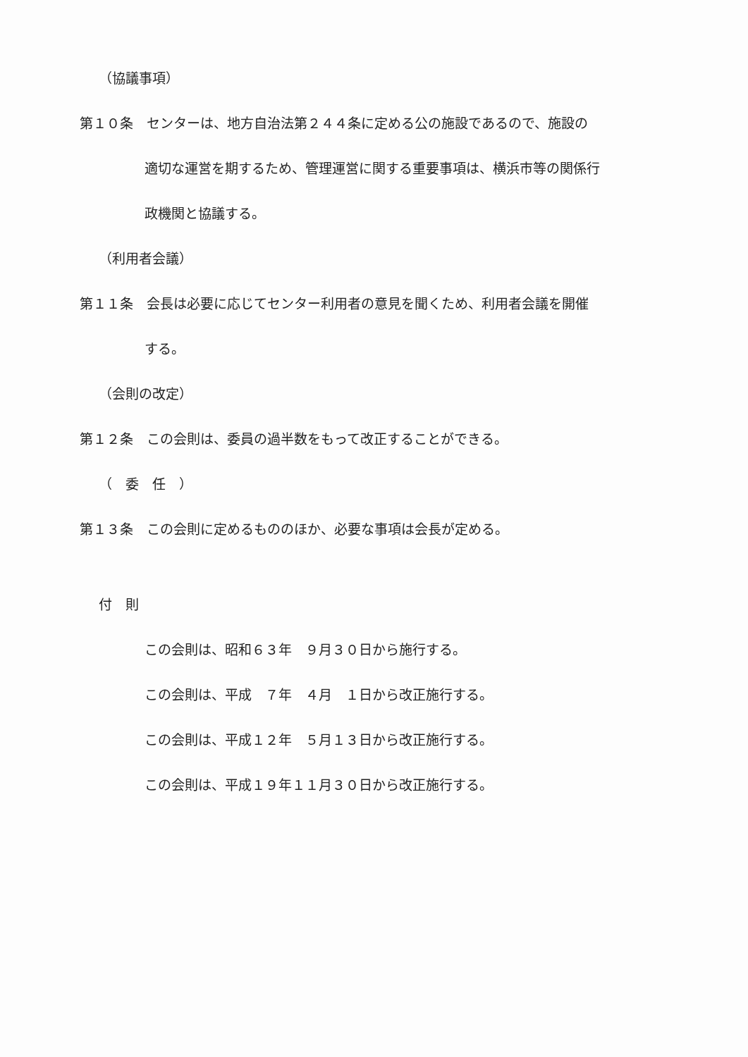（協議事項）
第１０条　センターは、地方自治法第２４４条に定める公の施設であるので、施設の
適切な運営を期するため、管理運営に関する重要事項は、横浜市等の関係行
政機関と協議する。
（利用者会議）
第１１条　会長は必要に応じてセンター利用者の意見を聞くため、利用者会議を開催
する。
（会則の改定）
第１２条　この会則は、委員の過半数をもって改正することができる。
（　委　任　）
第１３条　この会則に定めるもののほか、必要な事項は会長が定める。
付　則
この会則は、昭和６３年　９月３０日から施行する。
この会則は、平成　７年　４月　１日から改正施行する。
この会則は、平成１２年　５月１３日から改正施行する。
この会則は、平成１９年１１月３０日から改正施行する。